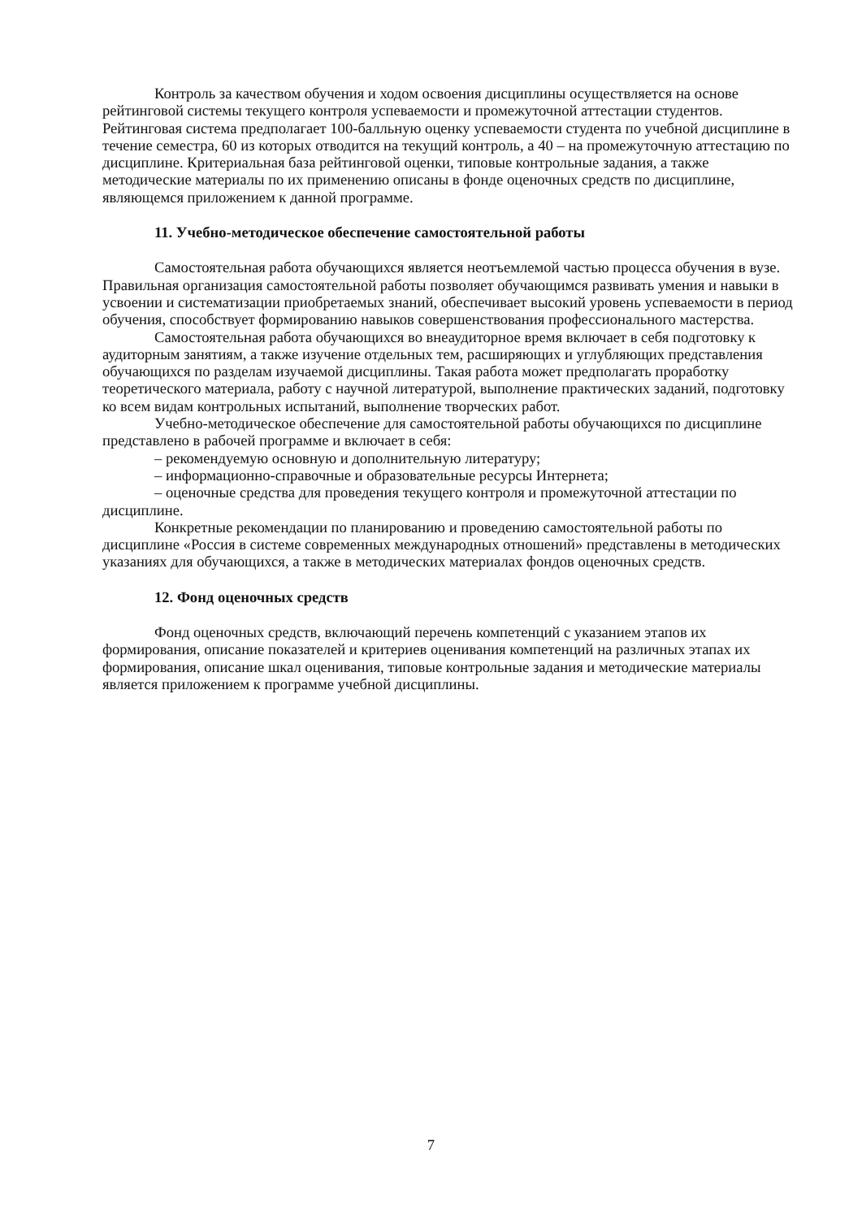Контроль за качеством обучения и ходом освоения дисциплины осуществляется на основе рейтинговой системы текущего контроля успеваемости и промежуточной аттестации студентов. Рейтинговая система предполагает 100-балльную оценку успеваемости студента по учебной дисциплине в течение семестра, 60 из которых отводится на текущий контроль, а 40 – на промежуточную аттестацию по дисциплине. Критериальная база рейтинговой оценки, типовые контрольные задания, а также методические материалы по их применению описаны в фонде оценочных средств по дисциплине, являющемся приложением к данной программе.
11. Учебно-методическое обеспечение самостоятельной работы
Самостоятельная работа обучающихся является неотъемлемой частью процесса обучения в вузе. Правильная организация самостоятельной работы позволяет обучающимся развивать умения и навыки в усвоении и систематизации приобретаемых знаний, обеспечивает высокий уровень успеваемости в период обучения, способствует формированию навыков совершенствования профессионального мастерства.
Самостоятельная работа обучающихся во внеаудиторное время включает в себя подготовку к аудиторным занятиям, а также изучение отдельных тем, расширяющих и углубляющих представления обучающихся по разделам изучаемой дисциплины. Такая работа может предполагать проработку теоретического материала, работу с научной литературой, выполнение практических заданий, подготовку ко всем видам контрольных испытаний, выполнение творческих работ.
Учебно-методическое обеспечение для самостоятельной работы обучающихся по дисциплине представлено в рабочей программе и включает в себя:
– рекомендуемую основную и дополнительную литературу;
– информационно-справочные и образовательные ресурсы Интернета;
– оценочные средства для проведения текущего контроля и промежуточной аттестации по дисциплине.
Конкретные рекомендации по планированию и проведению самостоятельной работы по дисциплине «Россия в системе современных международных отношений» представлены в методических указаниях для обучающихся, а также в методических материалах фондов оценочных средств.
12. Фонд оценочных средств
Фонд оценочных средств, включающий перечень компетенций с указанием этапов их формирования, описание показателей и критериев оценивания компетенций на различных этапах их формирования, описание шкал оценивания, типовые контрольные задания и методические материалы является приложением к программе учебной дисциплины.
7